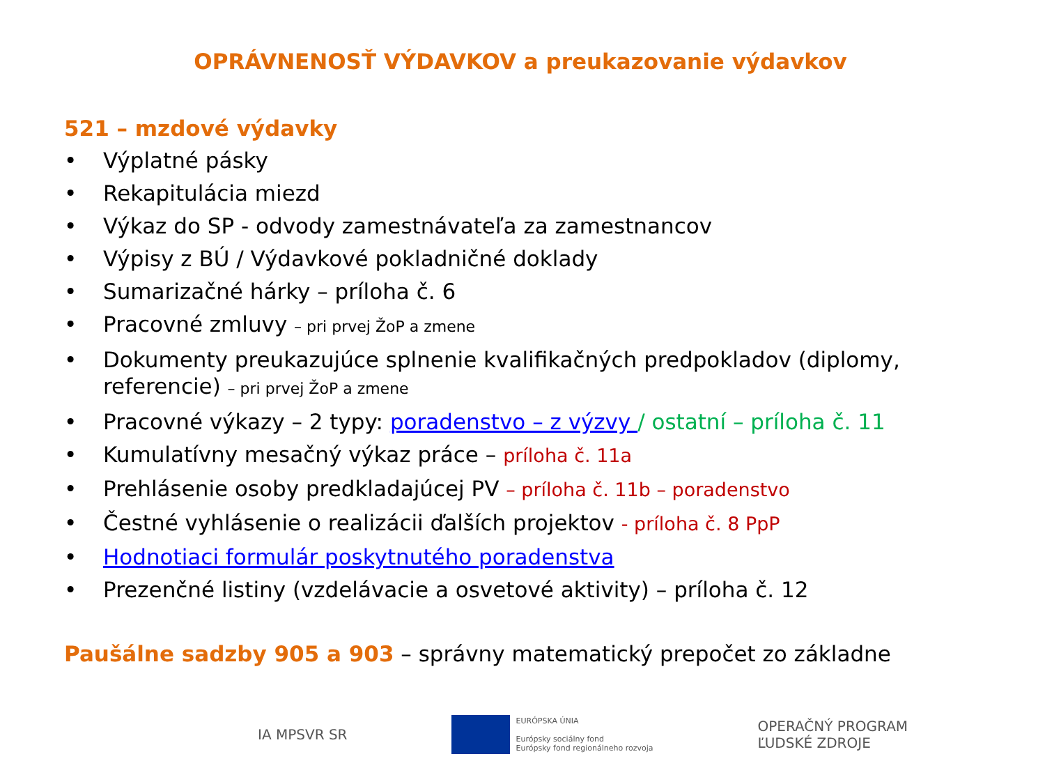OPRÁVNENOSŤ VÝDAVKOV a preukazovanie výdavkov
521 – mzdové výdavky
• Výplatné pásky
• Rekapitulácia miezd
• Výkaz do SP - odvody zamestnávateľa za zamestnancov
• Výpisy z BÚ / Výdavkové pokladničné doklady
• Sumarizačné hárky – príloha č. 6
• Pracovné zmluvy – pri prvej ŽoP a zmene
• Dokumenty preukazujúce splnenie kvalifikačných predpokladov (diplomy, referencie) – pri prvej ŽoP a zmene
• Pracovné výkazy – 2 typy: poradenstvo – z výzvy / ostatní – príloha č. 11
• Kumulatívny mesačný výkaz práce – príloha č. 11a
• Prehlásenie osoby predkladajúcej PV – príloha č. 11b – poradenstvo
• Čestné vyhlásenie o realizácii ďalších projektov - príloha č. 8 PpP
• Hodnotiaci formulár poskytnutého poradenstva
• Prezenčné listiny (vzdelávacie a osvetové aktivity) – príloha č. 12
Paušálne sadzby 905 a 903 – správny matematický prepočet zo základne
IA MPSVR SR
EURÓPSKA ÚNIA
Európsky sociálny fond
Európsky fond regionálneho rozvoja
OPERAČNÝ PROGRAM
ĽUDSKÉ ZDROJE